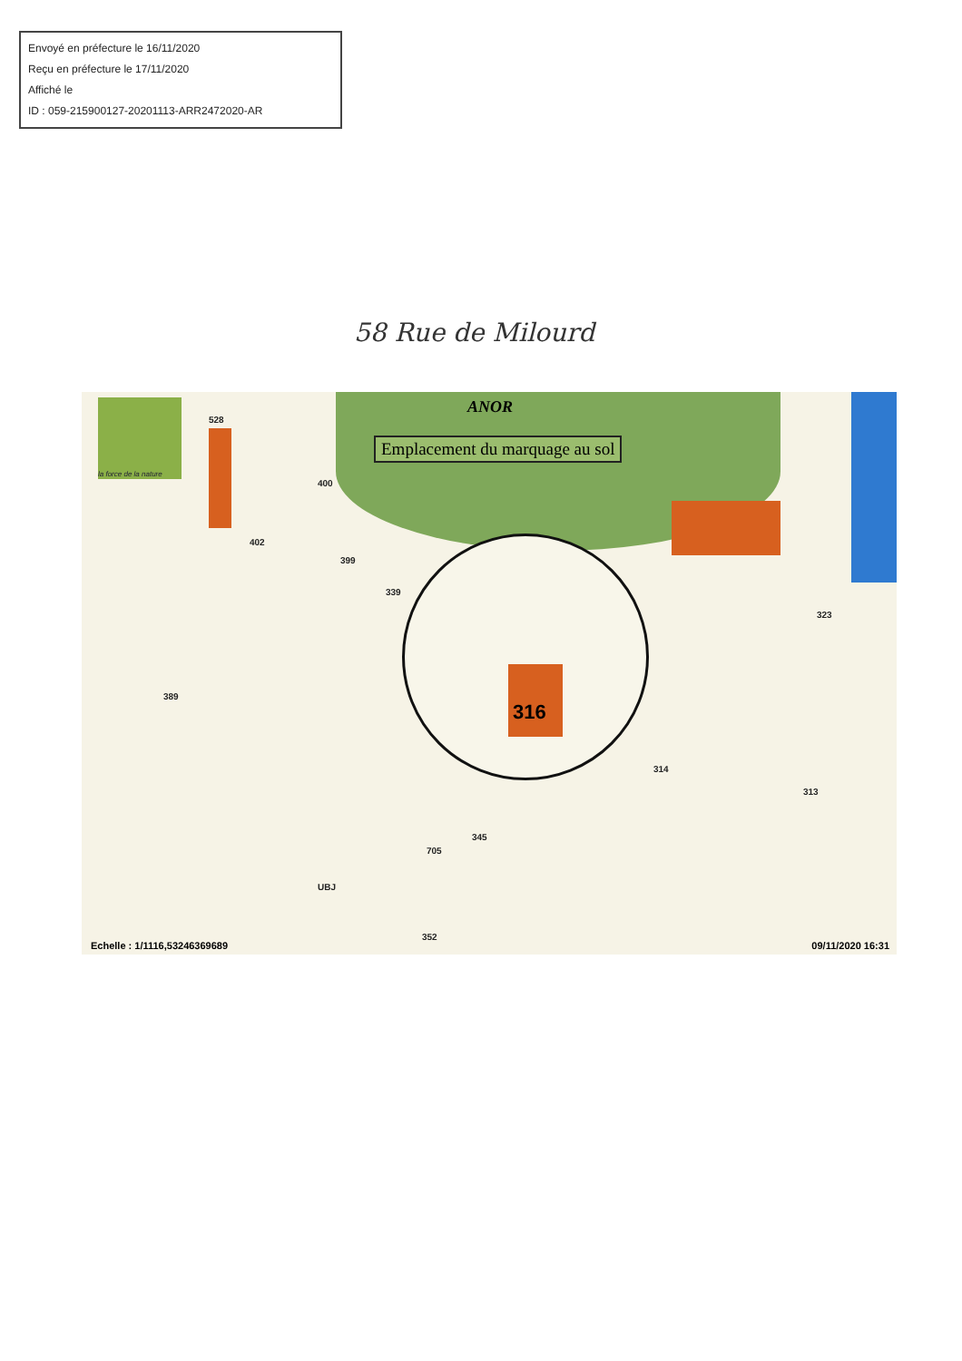Envoyé en préfecture le 16/11/2020
Reçu en préfecture le 17/11/2020
Affiché le
ID : 059-215900127-20201113-ARR2472020-AR
58 Rue de Milourd
la force de la nature
ANOR
Emplacement du marquage au sol
316
528
400
402
399
339
389
314
313
323
345
705
UBJ
352
Echelle : 1/1116,53246369689 09/11/2020 16:31